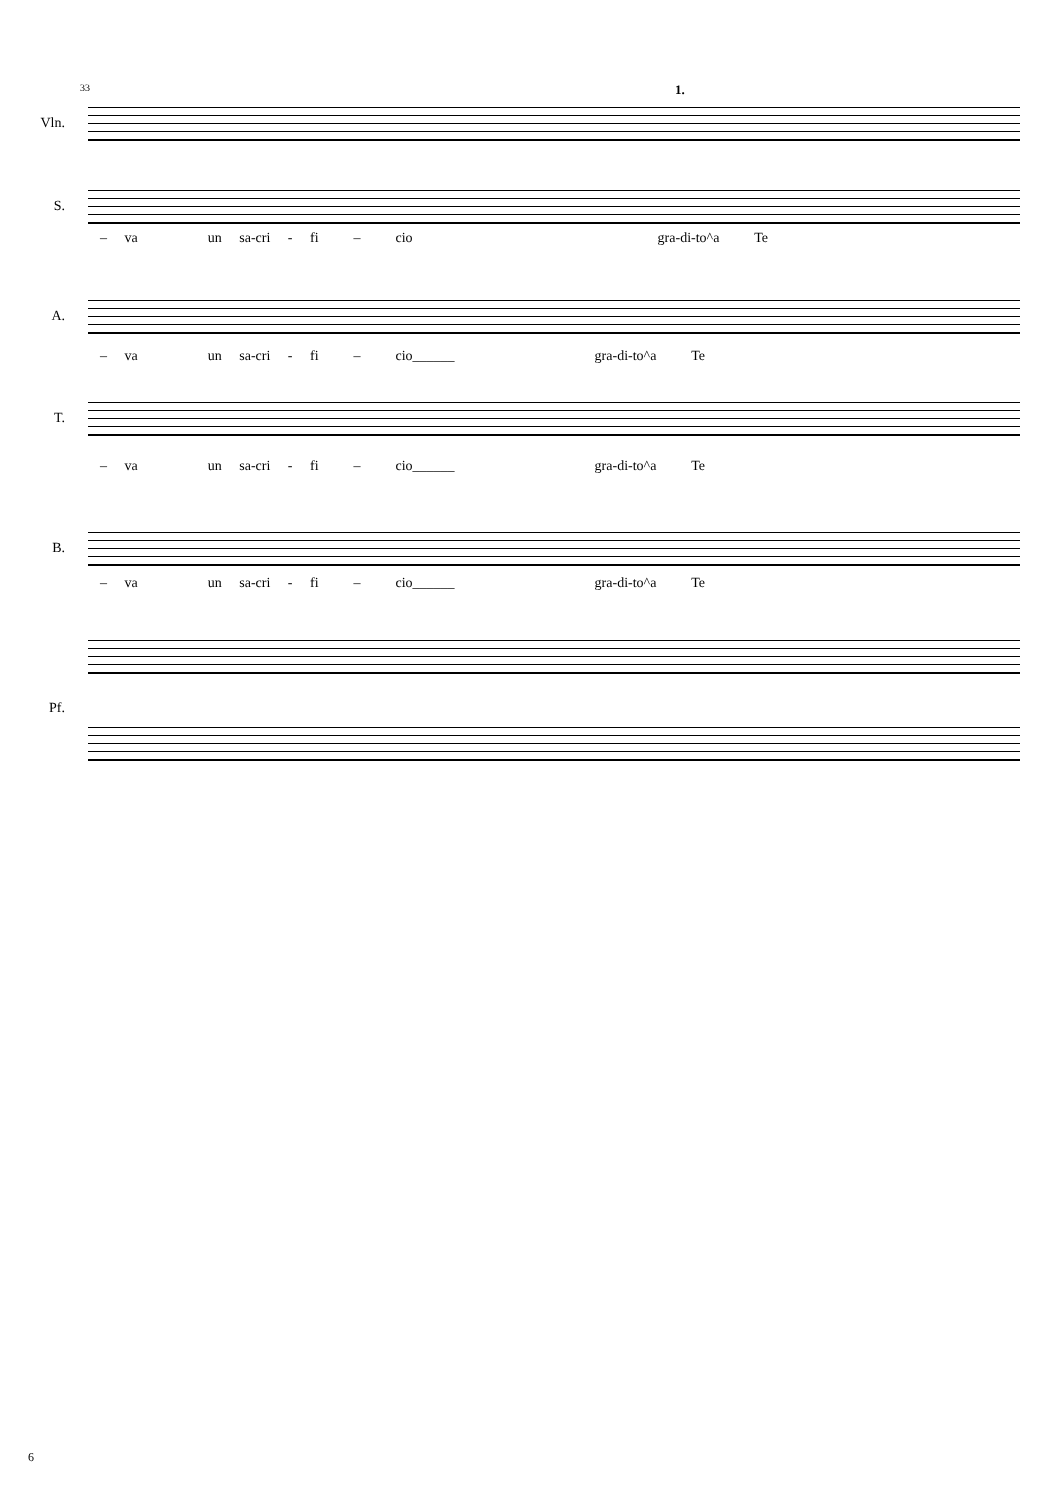33 1.
Vln.
S.
– va un sa-cri - fi – cio gra-di-to^a Te
A.
– va un sa-cri - fi – cio______ gra-di-to^a Te
T.
– va un sa-cri - fi – cio______ gra-di-to^a Te
B.
– va un sa-cri - fi – cio______ gra-di-to^a Te
Pf.
6